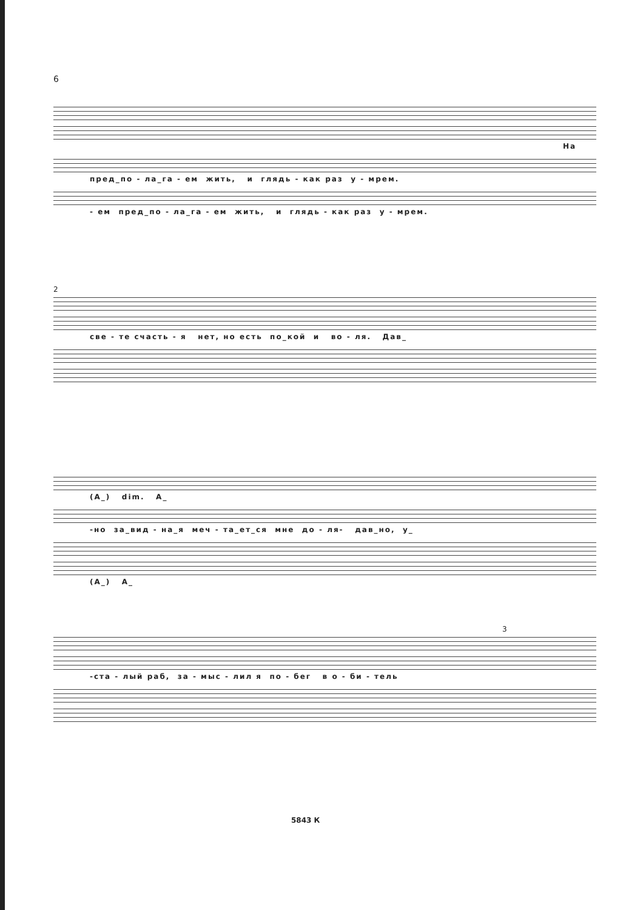6
На
пред_по - ла_га - ем жить, и глядь - как раз у - мрем.
- ем пред_по - ла_га - ем жить, и глядь - как раз у - мрем.
2
све - те счасть - я нет, но есть по_кой и во - ля. Дав_
(А_) dim. А_
-но за_вид - на_я меч - та_ет_ся мне до - ля- дав_но, у_
(А_) А_
3
-ста - лый раб, за - мыс - лил я по - бег в о - би - тель
5843 К